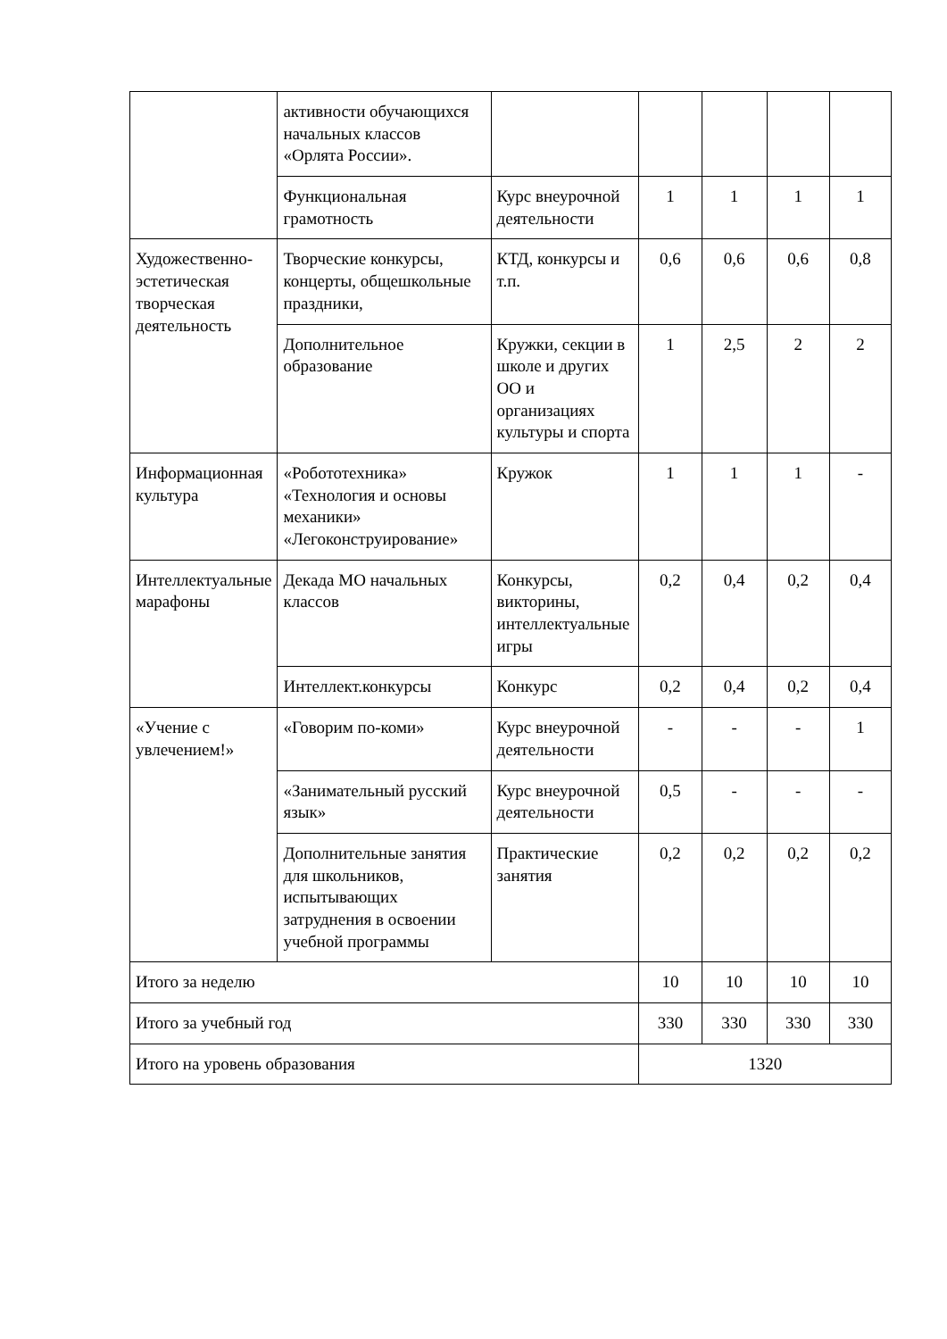| | активности обучающихся начальных классов «Орлята России». | | | | | |
| | Функциональная грамотность | Курс внеурочной деятельности | 1 | 1 | 1 | 1 |
| Художественно-эстетическая творческая деятельность | Творческие конкурсы, концерты, общешкольные праздники, | КТД, конкурсы и т.п. | 0,6 | 0,6 | 0,6 | 0,8 |
| | Дополнительное образование | Кружки, секции в школе и других ОО и организациях культуры и спорта | 1 | 2,5 | 2 | 2 |
| Информационная культура | «Робототехника» «Технология и основы механики» «Легоконструирование» | Кружок | 1 | 1 | 1 | - |
| Интеллектуальные марафоны | Декада МО начальных классов | Конкурсы, викторины, интеллектуальные игры | 0,2 | 0,4 | 0,2 | 0,4 |
| | Интеллект.конкурсы | Конкурс | 0,2 | 0,4 | 0,2 | 0,4 |
| «Учение с увлечением!» | «Говорим по-коми» | Курс внеурочной деятельности | - | - | - | 1 |
| | «Занимательный русский язык» | Курс внеурочной деятельности | 0,5 | - | - | - |
| | Дополнительные занятия для школьников, испытывающих затруднения в освоении учебной программы | Практические занятия | 0,2 | 0,2 | 0,2 | 0,2 |
| Итого за неделю | | | 10 | 10 | 10 | 10 |
| Итого за учебный год | | | 330 | 330 | 330 | 330 |
| Итого на уровень образования | | | 1320 | | | |